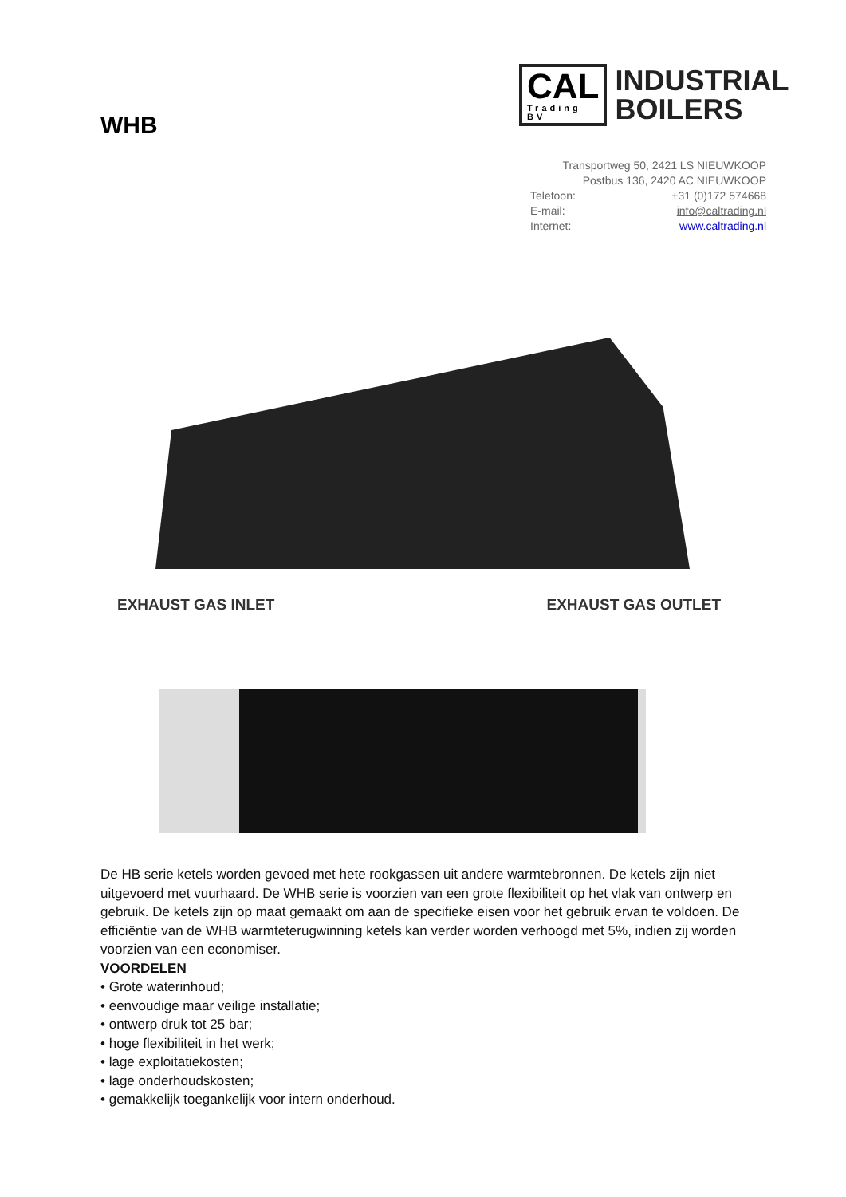WHB
CAL
Trading BV
INDUSTRIAL
BOILERS
Transportweg 50, 2421 LS NIEUWKOOP
Postbus 136, 2420 AC NIEUWKOOP
Telefoon: +31 (0)172 574668
E-mail: info@caltrading.nl
Internet: www.caltrading.nl
EXHAUST GAS INLET EXHAUST GAS OUTLET
De HB serie ketels worden gevoed met hete rookgassen uit andere warmtebronnen. De ketels zijn niet uitgevoerd met vuurhaard. De WHB serie is voorzien van een grote flexibiliteit op het vlak van ontwerp en gebruik. De ketels zijn op maat gemaakt om aan de specifieke eisen voor het gebruik ervan te voldoen. De efficiëntie van de WHB warmteterugwinning ketels kan verder worden verhoogd met 5%, indien zij worden voorzien van een economiser.
VOORDELEN
• Grote waterinhoud;
• eenvoudige maar veilige installatie;
• ontwerp druk tot 25 bar;
• hoge flexibiliteit in het werk;
• lage exploitatiekosten;
• lage onderhoudskosten;
• gemakkelijk toegankelijk voor intern onderhoud.